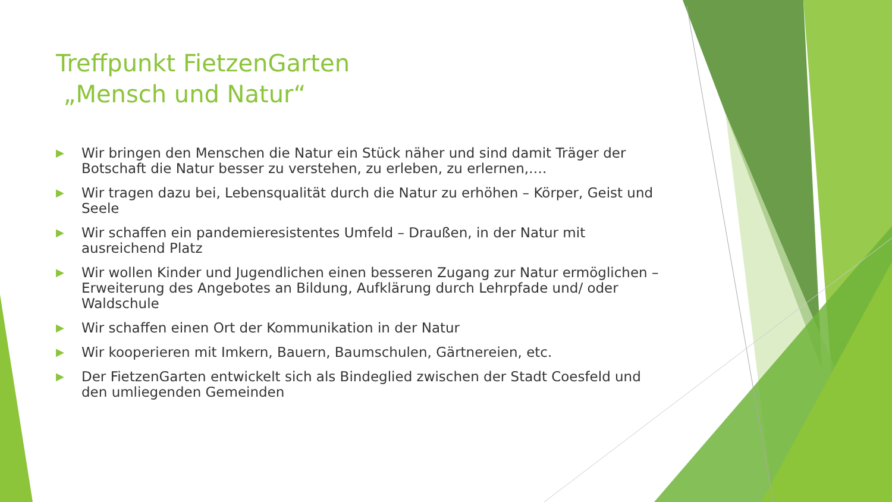Treffpunkt FietzenGarten
„Mensch und Natur“
▶ Wir bringen den Menschen die Natur ein Stück näher und sind damit Träger der Botschaft die Natur besser zu verstehen, zu erleben, zu erlernen,….
▶ Wir tragen dazu bei, Lebensqualität durch die Natur zu erhöhen – Körper, Geist und Seele
▶ Wir schaffen ein pandemieresistentes Umfeld – Draußen, in der Natur mit ausreichend Platz
▶ Wir wollen Kinder und Jugendlichen einen besseren Zugang zur Natur ermöglichen – Erweiterung des Angebotes an Bildung, Aufklärung durch Lehrpfade und/ oder Waldschule
▶ Wir schaffen einen Ort der Kommunikation in der Natur
▶ Wir kooperieren mit Imkern, Bauern, Baumschulen, Gärtnereien, etc.
▶ Der FietzenGarten entwickelt sich als Bindeglied zwischen der Stadt Coesfeld und den umliegenden Gemeinden